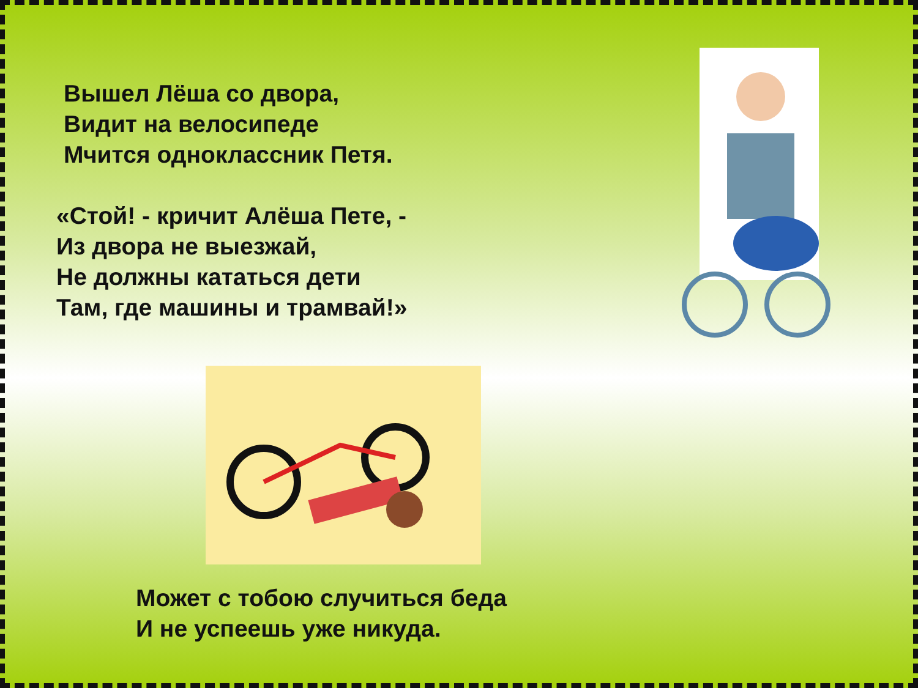Вышел Лёша со двора,
Видит на велосипеде
Мчится одноклассник Петя.
«Стой! - кричит Алёша Пете, -
Из двора не выезжай,
Не должны кататься дети
Там, где машины и трамвай!»
Может с тобою случиться беда
И не успеешь уже никуда.